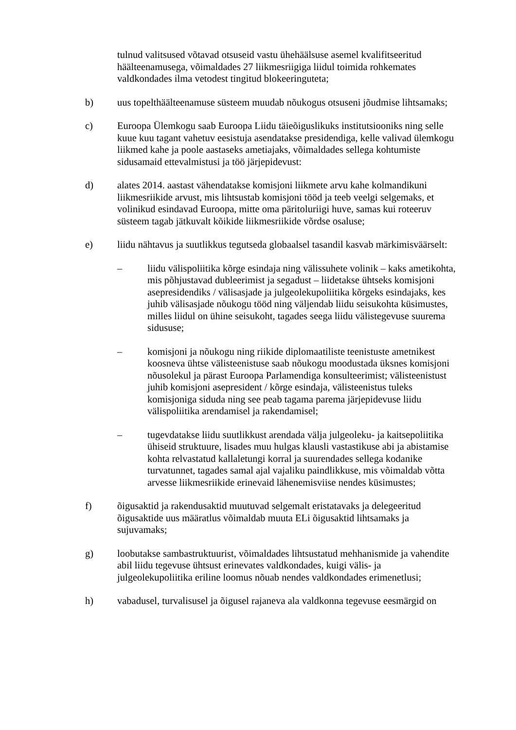tulnud valitsused võtavad otsuseid vastu ühehäälsuse asemel kvalifitseeritud häälteenamusega, võimaldades 27 liikmesriigiga liidul toimida rohkemates valdkondades ilma vetodest tingitud blokeeringuteta;
b) uus topelthäälteenamuse süsteem muudab nõukogus otsuseni jõudmise lihtsamaks;
c) Euroopa Ülemkogu saab Euroopa Liidu täieõiguslikuks institutsiooniks ning selle kuue kuu tagant vahetuv eesistuja asendatakse presidendiga, kelle valivad ülemkogu liikmed kahe ja poole aastaseks ametiajaks, võimaldades sellega kohtumiste sidusamaid ettevalmistusi ja töö järjepidevust:
d) alates 2014. aastast vähendatakse komisjoni liikmete arvu kahe kolmandikuni liikmesriikide arvust, mis lihtsustab komisjoni tööd ja teeb veelgi selgemaks, et volinikud esindavad Euroopa, mitte oma päritoluriigi huve, samas kui roteeruv süsteem tagab jätkuvalt kõikide liikmesriikide võrdse osaluse;
e) liidu nähtavus ja suutlikkus tegutseda globaalsel tasandil kasvab märkimisväärselt:
– liidu välispoliitika kõrge esindaja ning välissuhete volinik – kaks ametikohta, mis põhjustavad dubleerimist ja segadust – liidetakse ühtseks komisjoni asepresidendiks / välisasjade ja julgeolekupoliitika kõrgeks esindajaks, kes juhib välisasjade nõukogu tööd ning väljendab liidu seisukohta küsimustes, milles liidul on ühine seisukoht, tagades seega liidu välistegevuse suurema sidususe;
– komisjoni ja nõukogu ning riikide diplomaatiliste teenistuste ametnikest koosneva ühtse välisteenistuse saab nõukogu moodustada üksnes komisjoni nõusolekul ja pärast Euroopa Parlamendiga konsulteerimist; välisteenistust juhib komisjoni asepresident / kõrge esindaja, välisteenistus tuleks komisjoniga siduda ning see peab tagama parema järjepidevuse liidu välispoliitika arendamisel ja rakendamisel;
– tugevdatakse liidu suutlikkust arendada välja julgeoleku- ja kaitsepoliitika ühiseid struktuure, lisades muu hulgas klausli vastastikuse abi ja abistamise kohta relvastatud kallaletungi korral ja suurendades sellega kodanike turvatunnet, tagades samal ajal vajaliku paindlikkuse, mis võimaldab võtta arvesse liikmesriikide erinevaid lähenemisviise nendes küsimustes;
f) õigusaktid ja rakendusaktid muutuvad selgemalt eristatavaks ja delegeeritud õigusaktide uus määratlus võimaldab muuta ELi õigusaktid lihtsamaks ja sujuvamaks;
g) loobutakse sambastruktuurist, võimaldades lihtsustatud mehhanismide ja vahendite abil liidu tegevuse ühtsust erinevates valdkondades, kuigi välis- ja julgeolekupoliitika eriline loomus nõuab nendes valdkondades erimenetlusi;
h) vabadusel, turvalisusel ja õigusel rajaneva ala valdkonna tegevuse eesmärgid on